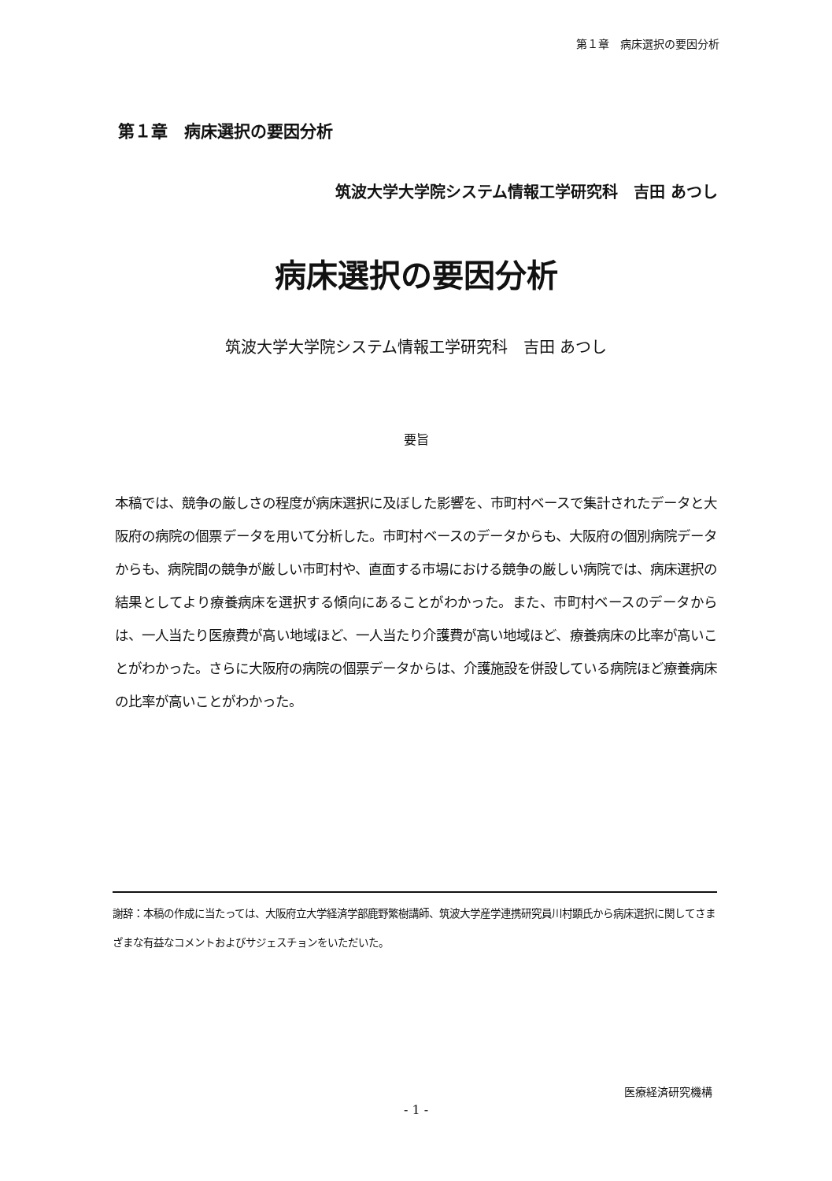第１章　病床選択の要因分析
第１章　病床選択の要因分析
筑波大学大学院システム情報工学研究科　吉田 あつし
病床選択の要因分析
筑波大学大学院システム情報工学研究科　吉田 あつし
要旨
本稿では、競争の厳しさの程度が病床選択に及ぼした影響を、市町村ベースで集計されたデータと大阪府の病院の個票データを用いて分析した。市町村ベースのデータからも、大阪府の個別病院データからも、病院間の競争が厳しい市町村や、直面する市場における競争の厳しい病院では、病床選択の結果としてより療養病床を選択する傾向にあることがわかった。また、市町村ベースのデータからは、一人当たり医療費が高い地域ほど、一人当たり介護費が高い地域ほど、療養病床の比率が高いことがわかった。さらに大阪府の病院の個票データからは、介護施設を併設している病院ほど療養病床の比率が高いことがわかった。
謝辞：本稿の作成に当たっては、大阪府立大学経済学部鹿野繁樹講師、筑波大学産学連携研究員川村顕氏から病床選択に関してさまざまな有益なコメントおよびサジェスチョンをいただいた。
医療経済研究機構
- 1 -